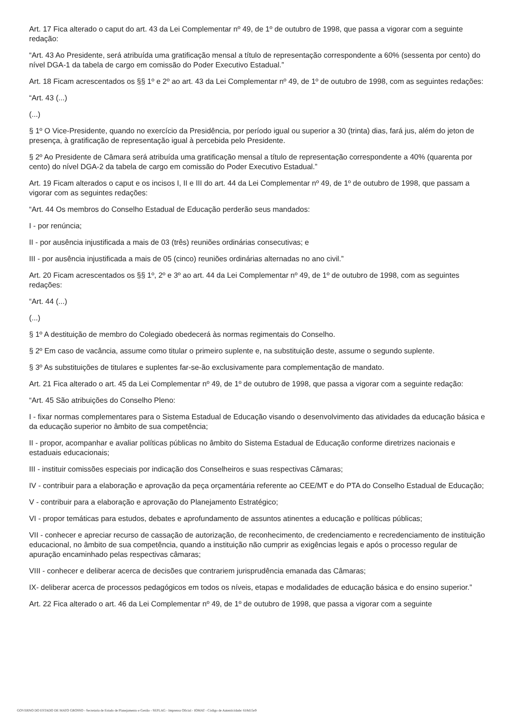Art. 17 Fica alterado o caput do art. 43 da Lei Complementar nº 49, de 1º de outubro de 1998, que passa a vigorar com a seguinte redação:
“Art. 43 Ao Presidente, será atribuída uma gratificação mensal a título de representação correspondente a 60% (sessenta por cento) do nível DGA-1 da tabela de cargo em comissão do Poder Executivo Estadual.”
Art. 18 Ficam acrescentados os §§ 1º e 2º ao art. 43 da Lei Complementar nº 49, de 1º de outubro de 1998, com as seguintes redações:
“Art. 43 (...)
(...)
§ 1º O Vice-Presidente, quando no exercício da Presidência, por período igual ou superior a 30 (trinta) dias, fará jus, além do jeton de presença, à gratificação de representação igual à percebida pelo Presidente.
§ 2º Ao Presidente de Câmara será atribuída uma gratificação mensal a título de representação correspondente a 40% (quarenta por cento) do nível DGA-2 da tabela de cargo em comissão do Poder Executivo Estadual.”
Art. 19 Ficam alterados o caput e os incisos I, II e III do art. 44 da Lei Complementar nº 49, de 1º de outubro de 1998, que passam a vigorar com as seguintes redações:
“Art. 44 Os membros do Conselho Estadual de Educação perderão seus mandados:
I - por renúncia;
II - por ausência injustificada a mais de 03 (três) reuniões ordinárias consecutivas; e
III - por ausência injustificada a mais de 05 (cinco) reuniões ordinárias alternadas no ano civil.”
Art. 20 Ficam acrescentados os §§ 1º, 2º e 3º ao art. 44 da Lei Complementar nº 49, de 1º de outubro de 1998, com as seguintes redações:
“Art. 44 (...)
(...)
§ 1º A destituição de membro do Colegiado obedecerá às normas regimentais do Conselho.
§ 2º Em caso de vacância, assume como titular o primeiro suplente e, na substituição deste, assume o segundo suplente.
§ 3º As substituições de titulares e suplentes far-se-ão exclusivamente para complementação de mandato.
Art. 21 Fica alterado o art. 45 da Lei Complementar nº 49, de 1º de outubro de 1998, que passa a vigorar com a seguinte redação:
“Art. 45 São atribuições do Conselho Pleno:
I - fixar normas complementares para o Sistema Estadual de Educação visando o desenvolvimento das atividades da educação básica e da educação superior no âmbito de sua competência;
II - propor, acompanhar e avaliar políticas públicas no âmbito do Sistema Estadual de Educação conforme diretrizes nacionais e estaduais educacionais;
III - instituir comissões especiais por indicação dos Conselheiros e suas respectivas Câmaras;
IV - contribuir para a elaboração e aprovação da peça orçamentária referente ao CEE/MT e do PTA do Conselho Estadual de Educação;
V - contribuir para a elaboração e aprovação do Planejamento Estratégico;
VI - propor temáticas para estudos, debates e aprofundamento de assuntos atinentes a educação e políticas públicas;
VII - conhecer e apreciar recurso de cassação de autorização, de reconhecimento, de credenciamento e recredenciamento de instituição educacional, no âmbito de sua competência, quando a instituição não cumprir as exigências legais e após o processo regular de apuração encaminhado pelas respectivas câmaras;
VIII - conhecer e deliberar acerca de decisões que contrariem jurisprudência emanada das Câmaras;
IX- deliberar acerca de processos pedagógicos em todos os níveis, etapas e modalidades de educação básica e do ensino superior.”
Art. 22 Fica alterado o art. 46 da Lei Complementar nº 49, de 1º de outubro de 1998, que passa a vigorar com a seguinte
GOVERNO DO ESTADO DE MATO GROSSO - Secretaria de Estado de Planejamento e Gestão - SEPLAG - Imprensa Oficial - IOMAT - Código de Autenticidade: 618d15e9